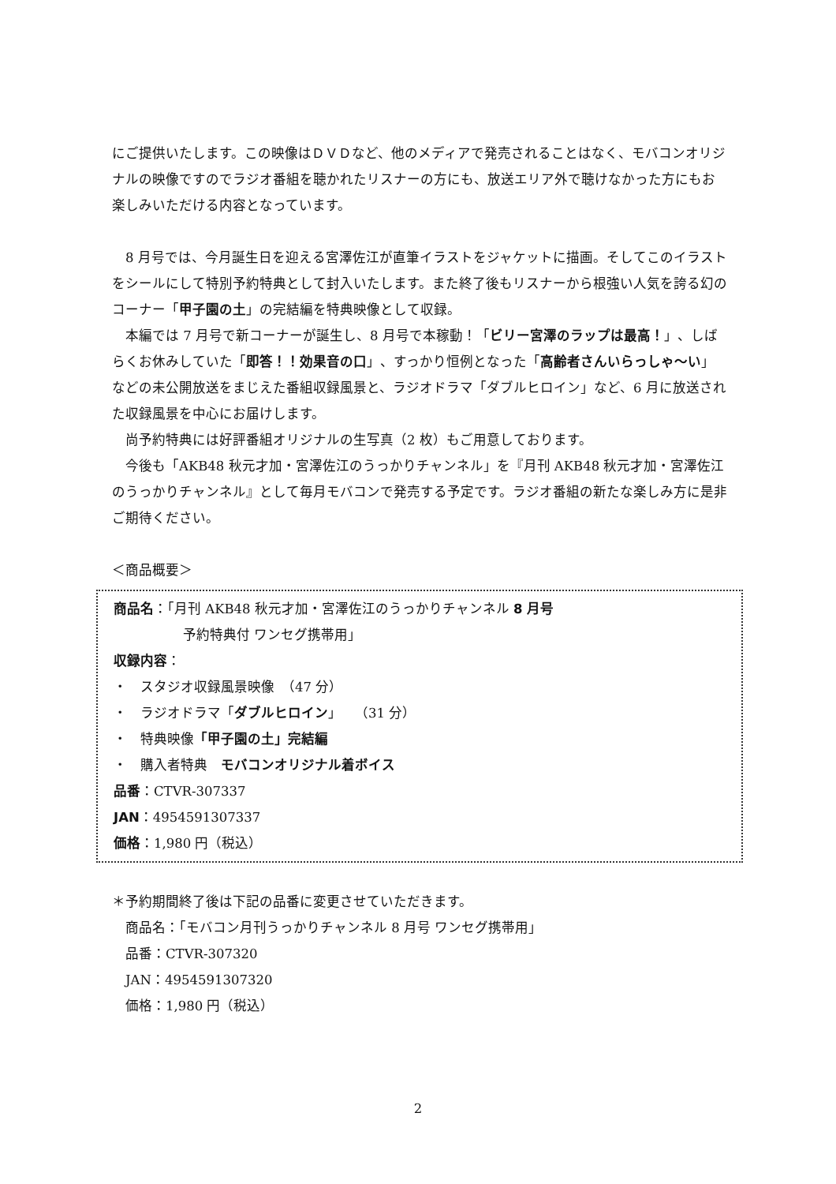にご提供いたします。この映像はＤＶＤなど、他のメディアで発売されることはなく、モバコンオリジナルの映像ですのでラジオ番組を聴かれたリスナーの方にも、放送エリア外で聴けなかった方にもお楽しみいただける内容となっています。
　8 月号では、今月誕生日を迎える宮澤佐江が直筆イラストをジャケットに描画。そしてこのイラストをシールにして特別予約特典として封入いたします。また終了後もリスナーから根強い人気を誇る幻のコーナー「甲子園の土」の完結編を特典映像として収録。
　本編では 7 月号で新コーナーが誕生し、8 月号で本稼動！「ビリー宮澤のラップは最高！」、しばらくお休みしていた「即答！！効果音の口」、すっかり恒例となった「高齢者さんいらっしゃ～い」などの未公開放送をまじえた番組収録風景と、ラジオドラマ「ダブルヒロイン」など、6 月に放送された収録風景を中心にお届けします。
　尚予約特典には好評番組オリジナルの生写真（2 枚）もご用意しております。
　今後も「AKB48 秋元才加・宮澤佐江のうっかりチャンネル」を『月刊 AKB48 秋元才加・宮澤佐江のうっかりチャンネル』として毎月モバコンで発売する予定です。ラジオ番組の新たな楽しみ方に是非ご期待ください。
＜商品概要＞
商品名：「月刊 AKB48 秋元才加・宮澤佐江のうっかりチャンネル 8 月号
予約特典付 ワンセグ携帯用」
収録内容：
・　スタジオ収録風景映像　（47 分）
・　ラジオドラマ「ダブルヒロイン」　（31 分）
・　特典映像「甲子園の土」完結編
・　購入者特典　モバコンオリジナル着ボイス
品番：CTVR-307337
JAN：4954591307337
価格：1,980 円（税込）
＊予約期間終了後は下記の品番に変更させていただきます。
　商品名：「モバコン月刊うっかりチャンネル 8 月号 ワンセグ携帯用」
　品番：CTVR-307320
　JAN：4954591307320
　価格：1,980 円（税込）
2